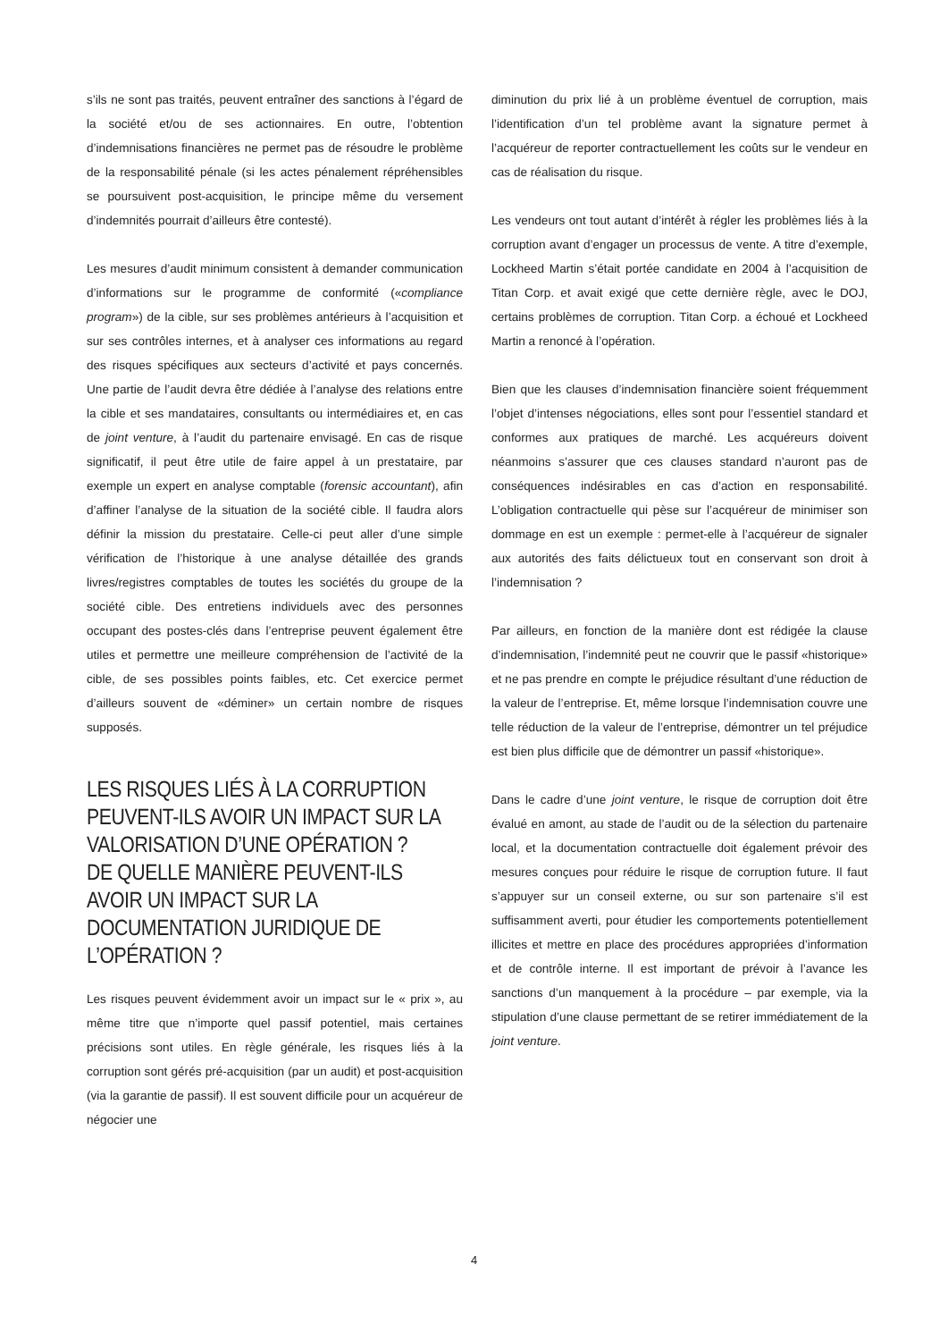s’ils ne sont pas traités, peuvent entraîner des sanctions à l’égard de la société et/ou de ses actionnaires. En outre, l’obtention d’indemnisations financières ne permet pas de résoudre le problème de la responsabilité pénale (si les actes pénalement répréhensibles se poursuivent post-acquisition, le principe même du versement d’indemnités pourrait d’ailleurs être contesté).
Les mesures d’audit minimum consistent à demander communication d’informations sur le programme de conformité («compliance program») de la cible, sur ses problèmes antérieurs à l’acquisition et sur ses contrôles internes, et à analyser ces informations au regard des risques spécifiques aux secteurs d’activité et pays concernés. Une partie de l’audit devra être dédiée à l’analyse des relations entre la cible et ses mandataires, consultants ou intermédiaires et, en cas de joint venture, à l’audit du partenaire envisagé. En cas de risque significatif, il peut être utile de faire appel à un prestataire, par exemple un expert en analyse comptable (forensic accountant), afin d’affiner l’analyse de la situation de la société cible. Il faudra alors définir la mission du prestataire. Celle-ci peut aller d’une simple vérification de l’historique à une analyse détaillée des grands livres/registres comptables de toutes les sociétés du groupe de la société cible. Des entretiens individuels avec des personnes occupant des postes-clés dans l’entreprise peuvent également être utiles et permettre une meilleure compréhension de l’activité de la cible, de ses possibles points faibles, etc. Cet exercice permet d’ailleurs souvent de «déminer» un certain nombre de risques supposés.
LES RISQUES LIÉS À LA CORRUPTION PEUVENT-ILS AVOIR UN IMPACT SUR LA VALORISATION D’UNE OPÉRATION ?
DE QUELLE MANIÈRE PEUVENT-ILS AVOIR UN IMPACT SUR LA DOCUMENTATION JURIDIQUE DE L’OPÉRATION ?
Les risques peuvent évidemment avoir un impact sur le « prix », au même titre que n’importe quel passif potentiel, mais certaines précisions sont utiles. En règle générale, les risques liés à la corruption sont gérés pré-acquisition (par un audit) et post-acquisition (via la garantie de passif). Il est souvent difficile pour un acquéreur de négocier une
diminution du prix lié à un problème éventuel de corruption, mais l’identification d’un tel problème avant la signature permet à l’acquéreur de reporter contractuellement les coûts sur le vendeur en cas de réalisation du risque.
Les vendeurs ont tout autant d’intérêt à régler les problèmes liés à la corruption avant d’engager un processus de vente. A titre d’exemple, Lockheed Martin s’était portée candidate en 2004 à l’acquisition de Titan Corp. et avait exigé que cette dernière règle, avec le DOJ, certains problèmes de corruption. Titan Corp. a échoué et Lockheed Martin a renoncé à l’opération.
Bien que les clauses d’indemnisation financière soient fréquemment l’objet d’intenses négociations, elles sont pour l’essentiel standard et conformes aux pratiques de marché. Les acquéreurs doivent néanmoins s’assurer que ces clauses standard n’auront pas de conséquences indésirables en cas d’action en responsabilité. L’obligation contractuelle qui pèse sur l’acquéreur de minimiser son dommage en est un exemple : permet-elle à l’acquéreur de signaler aux autorités des faits délictueux tout en conservant son droit à l’indemnisation ?
Par ailleurs, en fonction de la manière dont est rédigée la clause d’indemnisation, l’indemnité peut ne couvrir que le passif «historique» et ne pas prendre en compte le préjudice résultant d’une réduction de la valeur de l’entreprise. Et, même lorsque l’indemnisation couvre une telle réduction de la valeur de l’entreprise, démontrer un tel préjudice est bien plus difficile que de démontrer un passif «historique».
Dans le cadre d’une joint venture, le risque de corruption doit être évalué en amont, au stade de l’audit ou de la sélection du partenaire local, et la documentation contractuelle doit également prévoir des mesures conçues pour réduire le risque de corruption future. Il faut s’appuyer sur un conseil externe, ou sur son partenaire s’il est suffisamment averti, pour étudier les comportements potentiellement illicites et mettre en place des procédures appropriées d’information et de contrôle interne. Il est important de prévoir à l’avance les sanctions d’un manquement à la procédure – par exemple, via la stipulation d’une clause permettant de se retirer immédiatement de la joint venture.
4